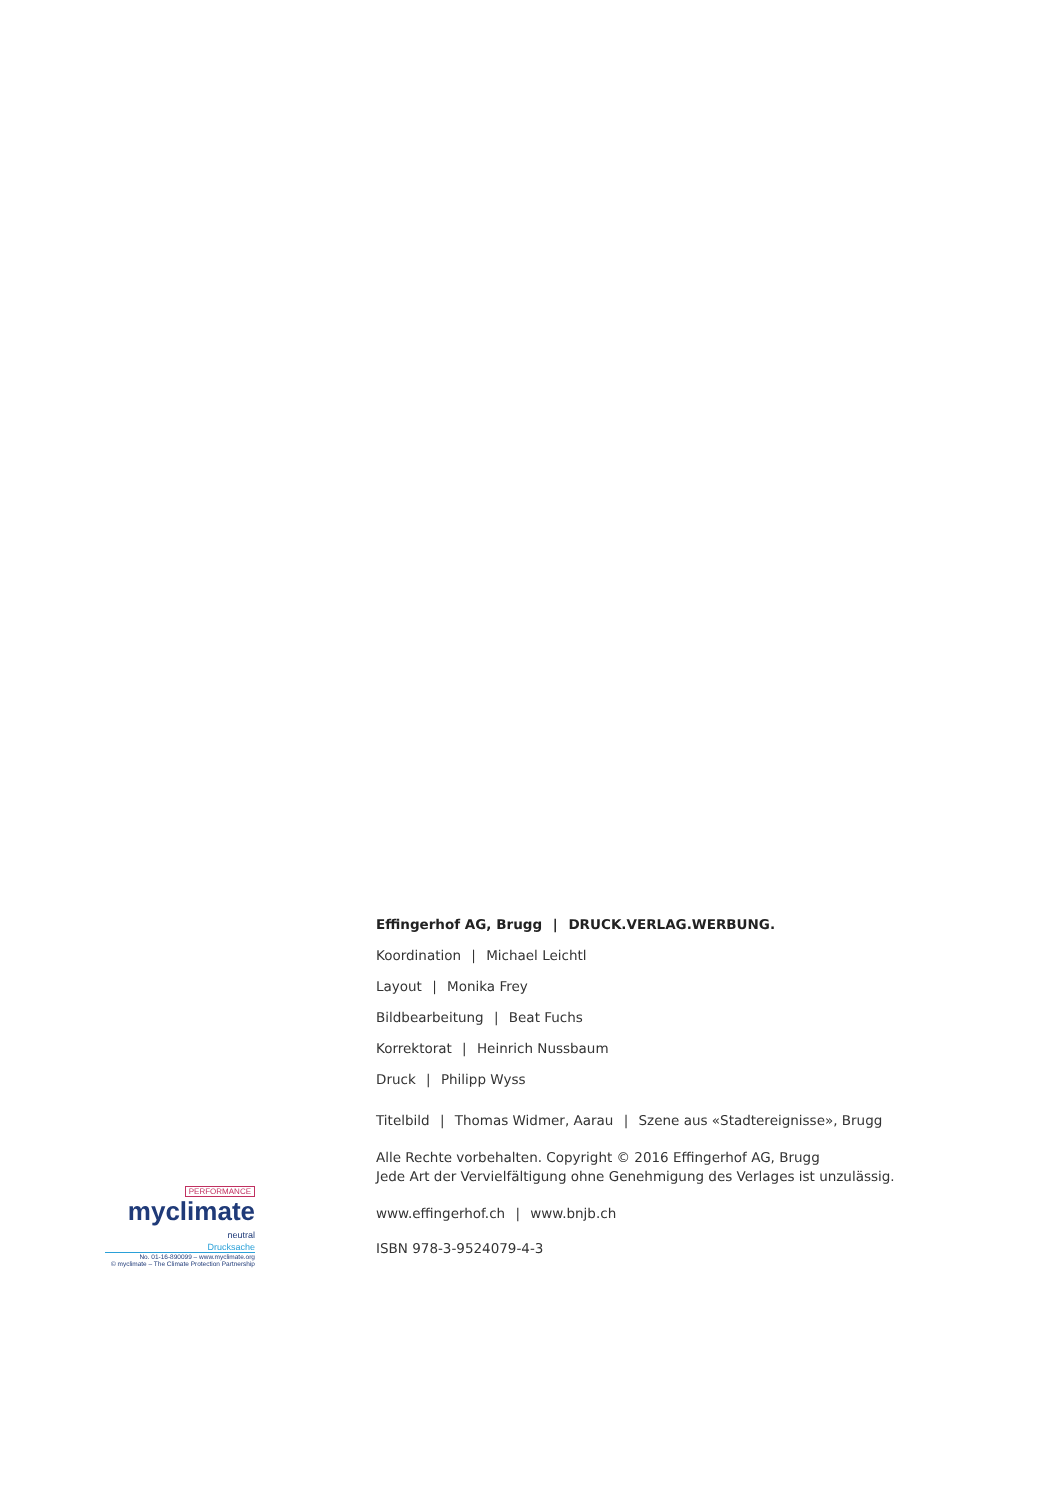PERFORMANCE
myclimate
neutral
Drucksache
No. 01-16-890099 – www.myclimate.org
© myclimate – The Climate Protection Partnership
Effingerhof AG, Brugg | DRUCK.VERLAG.WERBUNG.
Koordination | Michael Leichtl
Layout | Monika Frey
Bildbearbeitung | Beat Fuchs
Korrektorat | Heinrich Nussbaum
Druck | Philipp Wyss
Titelbild | Thomas Widmer, Aarau | Szene aus «Stadtereignisse», Brugg
Alle Rechte vorbehalten. Copyright © 2016 Effingerhof AG, Brugg
Jede Art der Vervielfältigung ohne Genehmigung des Verlages ist unzulässig.
www.effingerhof.ch | www.bnjb.ch
ISBN 978-3-9524079-4-3